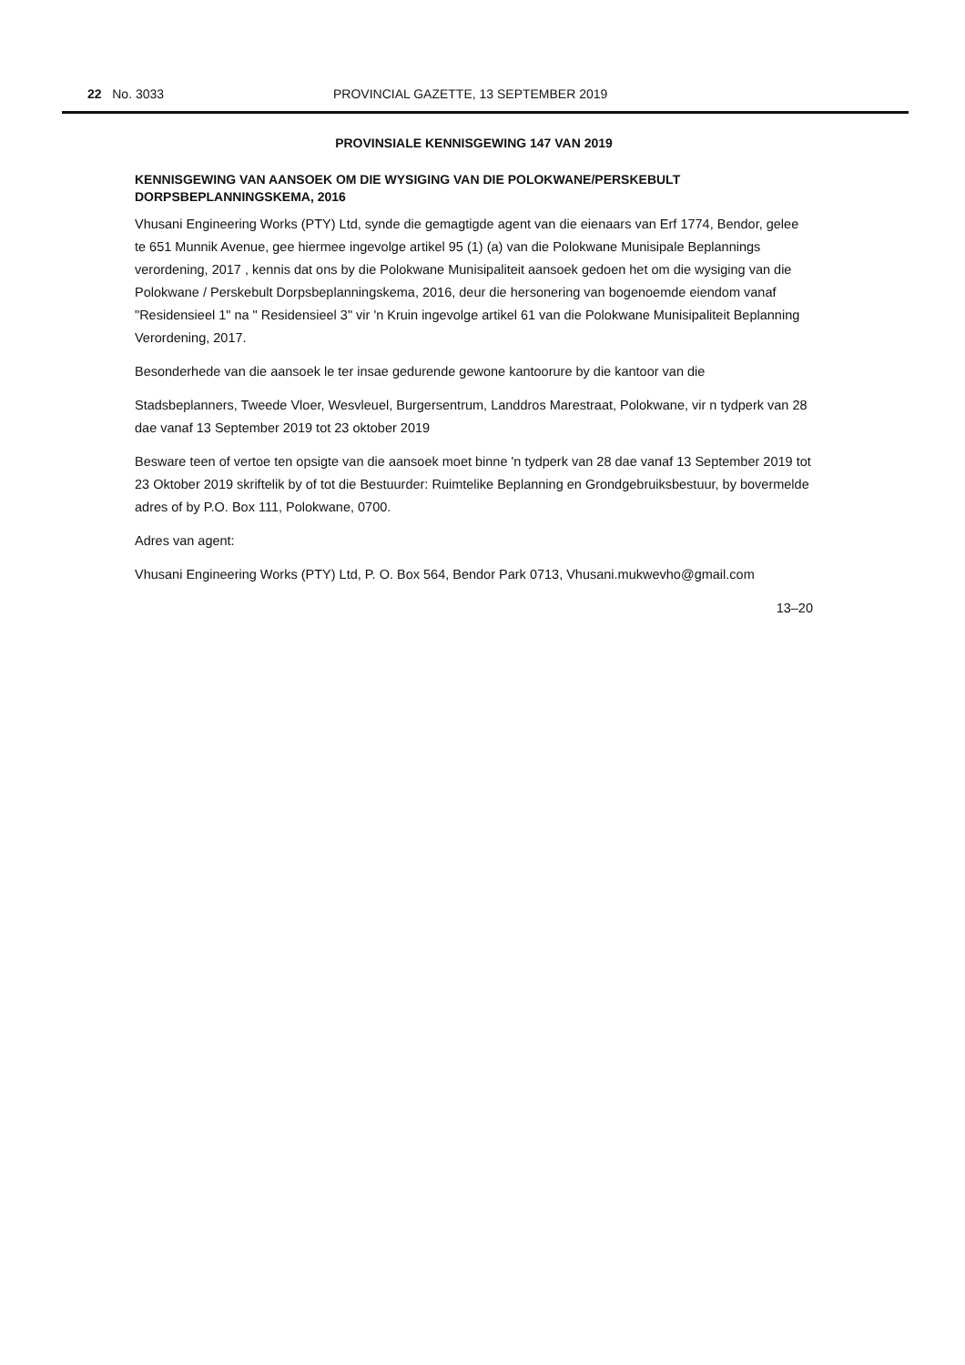22 No. 3033 PROVINCIAL GAZETTE, 13 SEPTEMBER 2019
PROVINSIALE KENNISGEWING 147 VAN 2019
KENNISGEWING VAN AANSOEK OM DIE WYSIGING VAN DIE POLOKWANE/PERSKEBULT DORPSBEPLANNINGSKEMA, 2016
Vhusani Engineering Works (PTY) Ltd, synde die gemagtigde agent van die eienaars van Erf 1774, Bendor, gelee te 651 Munnik Avenue, gee hiermee ingevolge artikel 95 (1) (a) van die Polokwane Munisipale Beplannings verordening, 2017 , kennis dat ons by die Polokwane Munisipaliteit aansoek gedoen het om die wysiging van die Polokwane / Perskebult Dorpsbeplanningskema, 2016, deur die hersonering van bogenoemde eiendom vanaf "Residensieel 1" na " Residensieel 3" vir 'n Kruin ingevolge artikel 61 van die Polokwane Munisipaliteit Beplanning Verordening, 2017.
Besonderhede van die aansoek le ter insae gedurende gewone kantoorure by die kantoor van die
Stadsbeplanners, Tweede Vloer, Wesvleuel, Burgersentrum, Landdros Marestraat, Polokwane, vir n tydperk van 28 dae vanaf 13 September 2019 tot 23 oktober 2019
Besware teen of vertoe ten opsigte van die aansoek moet binne 'n tydperk van 28 dae vanaf 13 September 2019 tot 23 Oktober 2019 skriftelik by of tot die Bestuurder: Ruimtelike Beplanning en Grondgebruiksbestuur, by bovermelde adres of by P.O. Box 111, Polokwane, 0700.
Adres van agent:
Vhusani Engineering Works (PTY) Ltd, P. O. Box 564, Bendor Park 0713, Vhusani.mukwevho@gmail.com
13–20